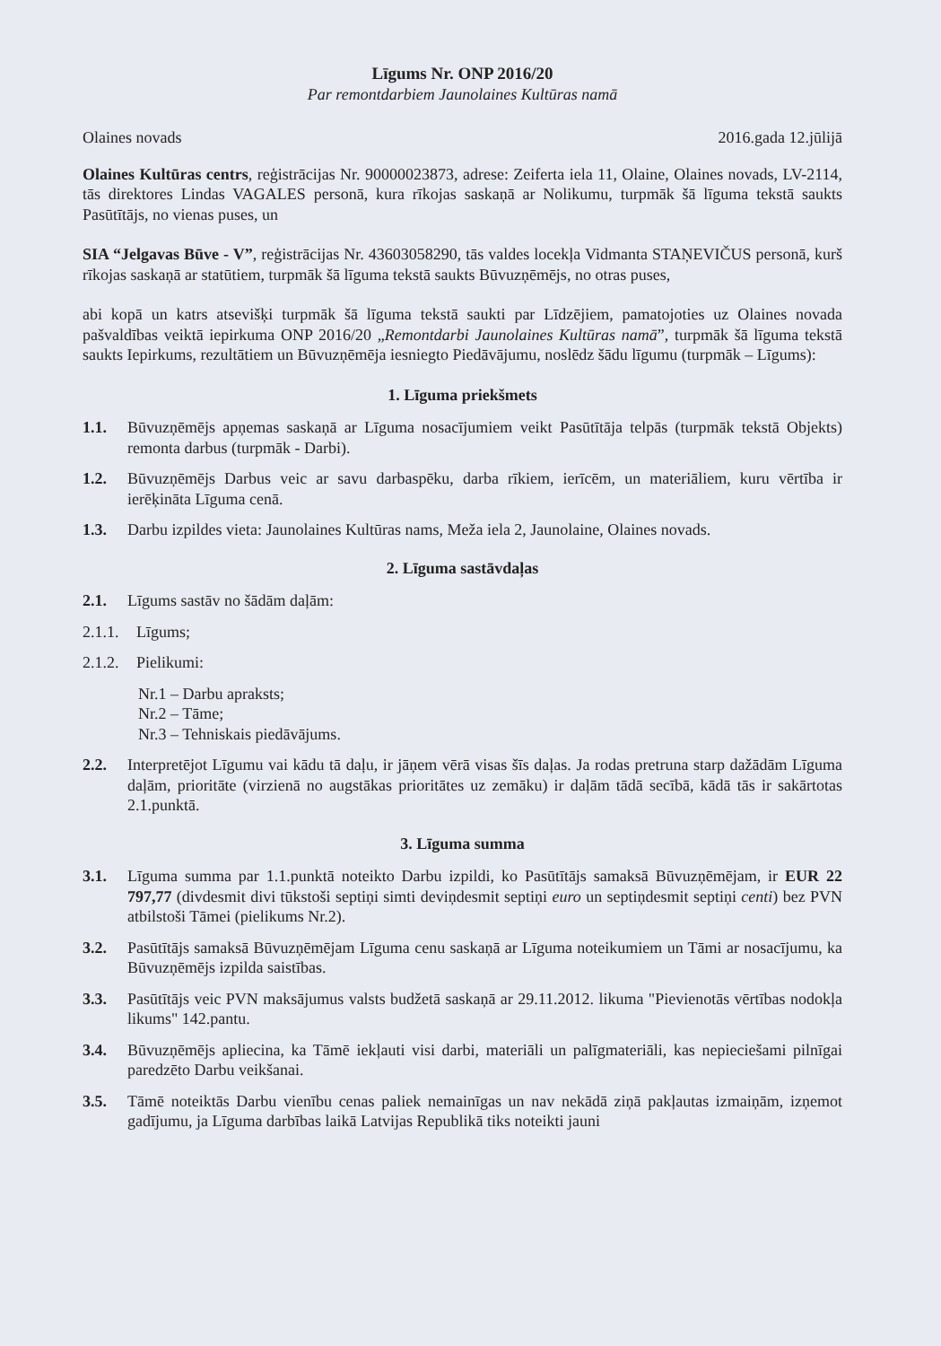Līgums Nr. ONP 2016/20
Par remontdarbiem Jaunolaines Kultūras namā
Olaines novads 2016.gada 12.jūlijā
Olaines Kultūras centrs, reģistrācijas Nr. 90000023873, adrese: Zeiferta iela 11, Olaine, Olaines novads, LV-2114, tās direktores Lindas VAGALES personā, kura rīkojas saskaņā ar Nolikumu, turpmāk šā līguma tekstā saukts Pasūtītājs, no vienas puses, un
SIA “Jelgavas Būve - V”, reģistrācijas Nr. 43603058290, tās valdes locekļa Vidmanta STAŅEVIČUS personā, kurš rīkojas saskaņā ar statūtiem, turpmāk šā līguma tekstā saukts Būvuzņēmējs, no otras puses,
abi kopā un katrs atsevišķi turpmāk šā līguma tekstā saukti par Līdzējiem, pamatojoties uz Olaines novada pašvaldības veiktā iepirkuma ONP 2016/20 „Remontdarbi Jaunolaines Kultūras namā”, turpmāk šā līguma tekstā saukts Iepirkums, rezultātiem un Būvuzņēmēja iesniegto Piedāvājumu, noslēdz šādu līgumu (turpmāk – Līgums):
1. Līguma priekšmets
1.1. Būvuzņēmējs apņemas saskaņā ar Līguma nosacījumiem veikt Pasūtītāja telpās (turpmāk tekstā Objekts) remonta darbus (turpmāk - Darbi).
1.2. Būvuzņēmējs Darbus veic ar savu darbaspēku, darba rīkiem, ierīcēm, un materiāliem, kuru vērtība ir ierēķināta Līguma cenā.
1.3. Darbu izpildes vieta: Jaunolaines Kultūras nams, Meža iela 2, Jaunolaine, Olaines novads.
2. Līguma sastāvdaļas
2.1. Līgums sastāv no šādām daļām:
2.1.1.
Līgums;
2.1.2.
Pielikumi:
Nr.1 – Darbu apraksts;
Nr.2 – Tāme;
Nr.3 – Tehniskais piedāvājums.
2.2. Interpretējot Līgumu vai kādu tā daļu, ir jāņem vērā visas šīs daļas. Ja rodas pretruna starp dažādām Līguma daļām, prioritāte (virzienā no augstākas prioritātes uz zemāku) ir daļām tādā secībā, kādā tās ir sakārtotas 2.1.punktā.
3. Līguma summa
3.1. Līguma summa par 1.1.punktā noteikto Darbu izpildi, ko Pasūtītājs samaksā Būvuzņēmējam, ir EUR 22 797,77 (divdesmit divi tūkstoši septiņi simti deviņdesmit septiņi euro un septiņdesmit septiņi centi) bez PVN atbilstoši Tāmei (pielikums Nr.2).
3.2. Pasūtītājs samaksā Būvuzņēmējam Līguma cenu saskaņā ar Līguma noteikumiem un Tāmi ar nosacījumu, ka Būvuzņēmējs izpilda saistības.
3.3. Pasūtītājs veic PVN maksājumus valsts budžetā saskaņā ar 29.11.2012. likuma "Pievienotās vērtības nodokļa likums" 142.pantu.
3.4. Būvuzņēmējs apliecina, ka Tāmē iekļauti visi darbi, materiāli un palīgmateriāli, kas nepieciešami pilnīgai paredzēto Darbu veikšanai.
3.5. Tāmē noteiktās Darbu vienību cenas paliek nemainīgas un nav nekādā ziņā pakļautas izmaiņām, izņemot gadījumu, ja Līguma darbības laikā Latvijas Republikā tiks noteikti jauni